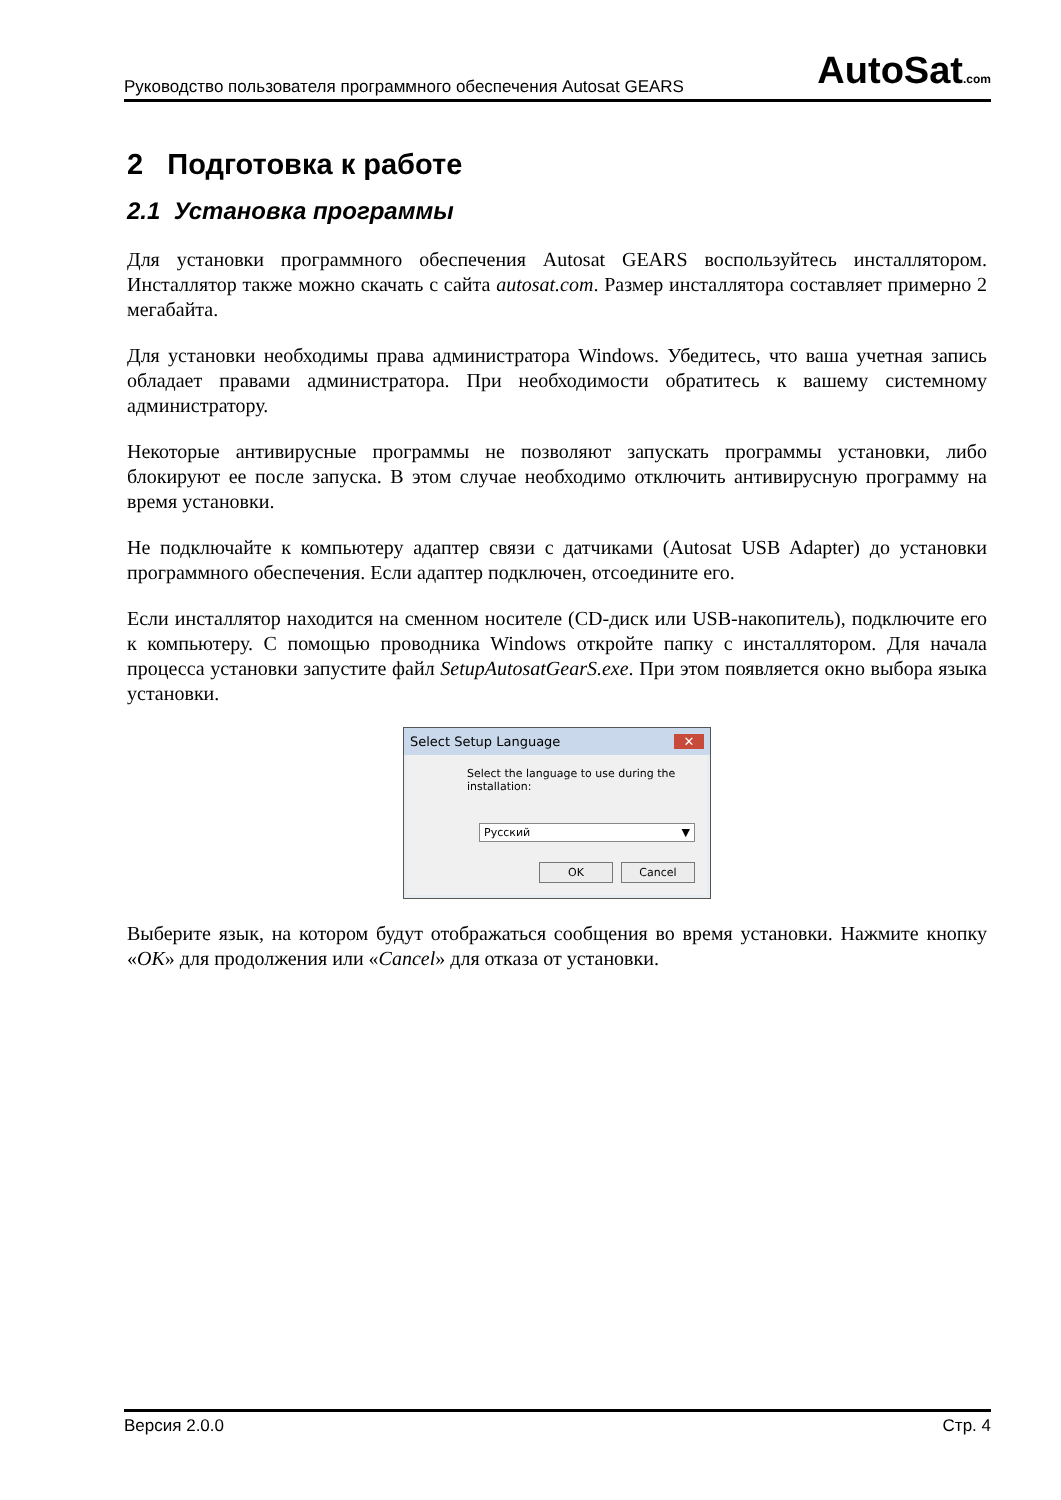Руководство пользователя программного обеспечения Autosat GEARS AutoSat.com
2 Подготовка к работе
2.1 Установка программы
Для установки программного обеспечения Autosat GEARS воспользуйтесь инсталлятором. Инсталлятор также можно скачать с сайта autosat.com. Размер инсталлятора составляет примерно 2 мегабайта.
Для установки необходимы права администратора Windows. Убедитесь, что ваша учетная запись обладает правами администратора. При необходимости обратитесь к вашему системному администратору.
Некоторые антивирусные программы не позволяют запускать программы установки, либо блокируют ее после запуска. В этом случае необходимо отключить антивирусную программу на время установки.
Не подключайте к компьютеру адаптер связи с датчиками (Autosat USB Adapter) до установки программного обеспечения. Если адаптер подключен, отсоедините его.
Если инсталлятор находится на сменном носителе (CD-диск или USB-накопитель), подключите его к компьютеру. С помощью проводника Windows откройте папку с инсталлятором. Для начала процесса установки запустите файл SetupAutosatGearS.exe. При этом появляется окно выбора языка установки.
Select Setup Language ✕
Select the language to use during the installation:
Русский ▼
OK Cancel
Выберите язык, на котором будут отображаться сообщения во время установки. Нажмите кнопку «OK» для продолжения или «Cancel» для отказа от установки.
Версия 2.0.0 Стр. 4